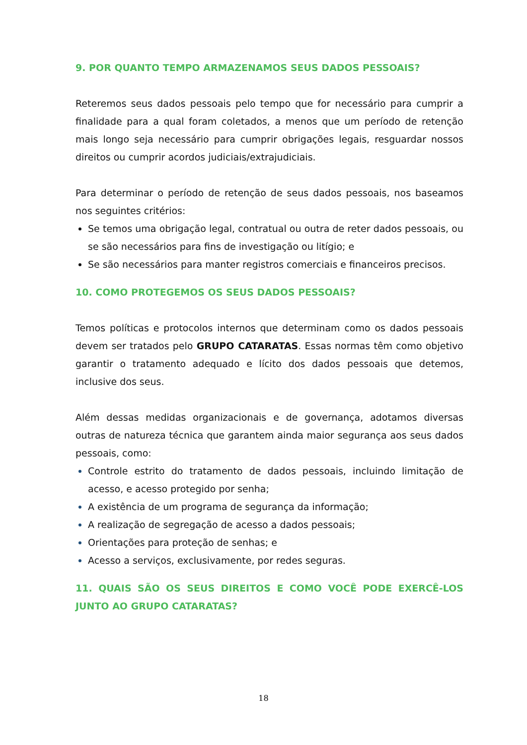9. POR QUANTO TEMPO ARMAZENAMOS SEUS DADOS PESSOAIS?
Reteremos seus dados pessoais pelo tempo que for necessário para cumprir a finalidade para a qual foram coletados, a menos que um período de retenção mais longo seja necessário para cumprir obrigações legais, resguardar nossos direitos ou cumprir acordos judiciais/extrajudiciais.
Para determinar o período de retenção de seus dados pessoais, nos baseamos nos seguintes critérios:
Se temos uma obrigação legal, contratual ou outra de reter dados pessoais, ou se são necessários para fins de investigação ou litígio; e
Se são necessários para manter registros comerciais e financeiros precisos.
10. COMO PROTEGEMOS OS SEUS DADOS PESSOAIS?
Temos políticas e protocolos internos que determinam como os dados pessoais devem ser tratados pelo GRUPO CATARATAS. Essas normas têm como objetivo garantir o tratamento adequado e lícito dos dados pessoais que detemos, inclusive dos seus.
Além dessas medidas organizacionais e de governança, adotamos diversas outras de natureza técnica que garantem ainda maior segurança aos seus dados pessoais, como:
Controle estrito do tratamento de dados pessoais, incluindo limitação de acesso, e acesso protegido por senha;
A existência de um programa de segurança da informação;
A realização de segregação de acesso a dados pessoais;
Orientações para proteção de senhas; e
Acesso a serviços, exclusivamente, por redes seguras.
11. QUAIS SÃO OS SEUS DIREITOS E COMO VOCÊ PODE EXERCÊ-LOS JUNTO AO GRUPO CATARATAS?
18